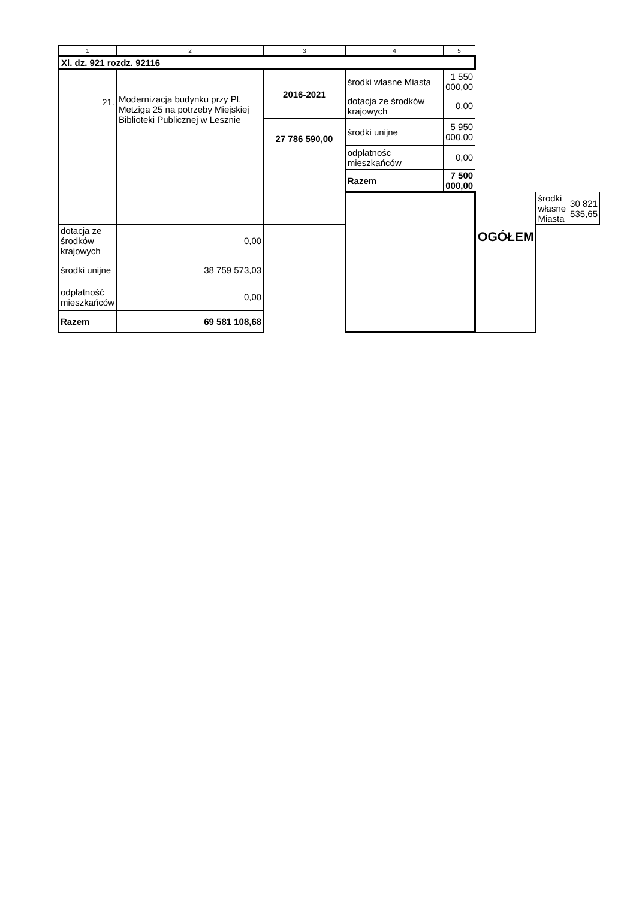| 1 | 2 | 3 | 4 | 5 | | | |
| --- | --- | --- | --- | --- | --- | --- | --- |
| Xl. dz. 921 rozdz. 92116 | | | | | | | |
| 21. | Modernizacja budynku przy Pl. Metziga 25 na potrzeby Miejskiej Biblioteki Publicznej w Lesznie | 2016-2021 | środki własne Miasta | 1 550 000,00 | | | |
| | | | dotacja ze środków krajowych | 0,00 | | | |
| | | 27 786 590,00 | środki unijne | 5 950 000,00 | | | |
| | | | odpłatnośc mieszkańców | 0,00 | | | |
| | | | Razem | 7 500 000,00 | | | |
| | | | | | OGÓŁEM | środki własne Miasta | 30 821 535,65 |
| dotacja ze środków krajowych | 0,00 | | | | | | |
| środki unijne | 38 759 573,03 | | | | | | |
| odpłatność mieszkańców | 0,00 | | | | | | |
| Razem | 69 581 108,68 | | | | | | |